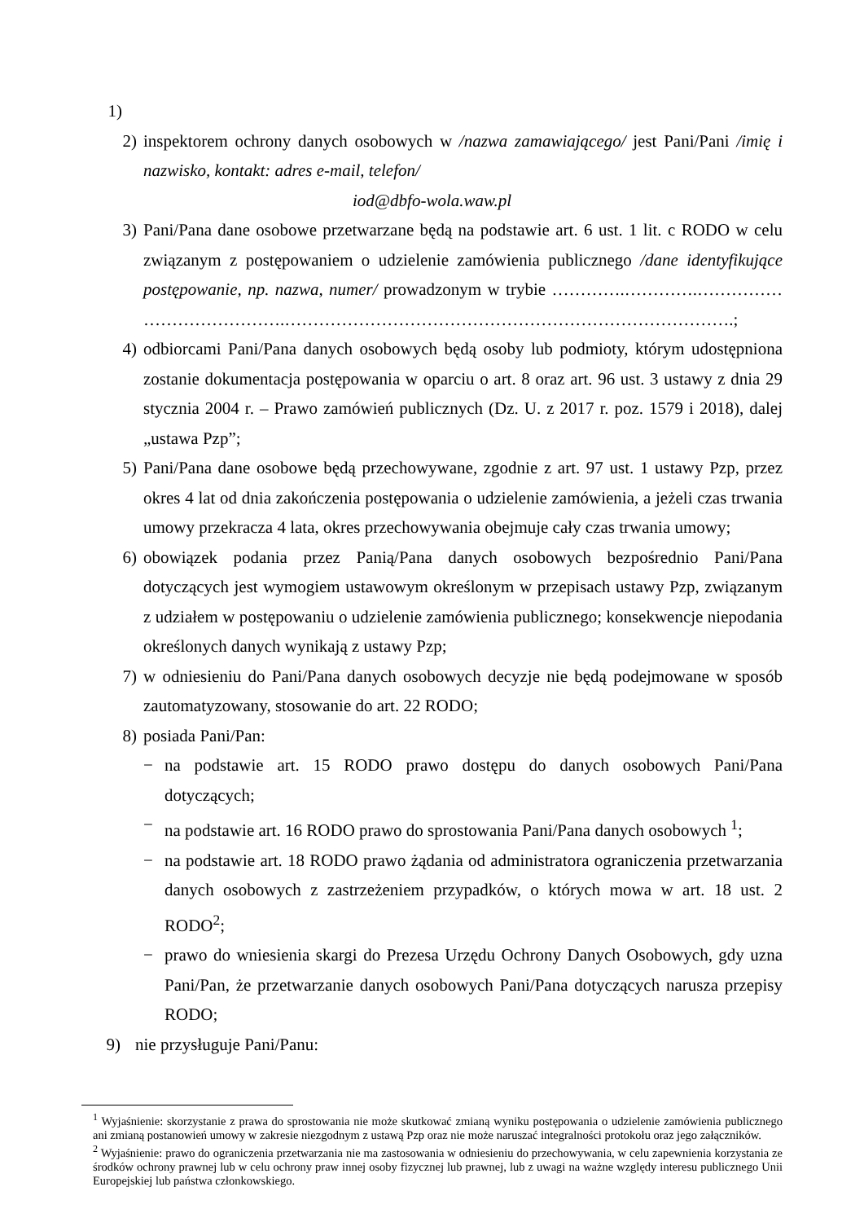1)
2) inspektorem ochrony danych osobowych w /nazwa zamawiającego/ jest Pani/Pani /imię i nazwisko, kontakt: adres e-mail, telefon/
iod@dbfo-wola.waw.pl
3) Pani/Pana dane osobowe przetwarzane będą na podstawie art. 6 ust. 1 lit. c RODO w celu związanym z postępowaniem o udzielenie zamówienia publicznego /dane identyfikujące postępowanie, np. nazwa, numer/ prowadzonym w trybie ………….………….…………… …………………….…………………………………………………………………….;
4) odbiorcami Pani/Pana danych osobowych będą osoby lub podmioty, którym udostępniona zostanie dokumentacja postępowania w oparciu o art. 8 oraz art. 96 ust. 3 ustawy z dnia 29 stycznia 2004 r. – Prawo zamówień publicznych (Dz. U. z 2017 r. poz. 1579 i 2018), dalej „ustawa Pzp”;
5) Pani/Pana dane osobowe będą przechowywane, zgodnie z art. 97 ust. 1 ustawy Pzp, przez okres 4 lat od dnia zakończenia postępowania o udzielenie zamówienia, a jeżeli czas trwania umowy przekracza 4 lata, okres przechowywania obejmuje cały czas trwania umowy;
6) obowiązek podania przez Panią/Pana danych osobowych bezpośrednio Pani/Pana dotyczących jest wymogiem ustawowym określonym w przepisach ustawy Pzp, związanym z udziałem w postępowaniu o udzielenie zamówienia publicznego; konsekwencje niepodania określonych danych wynikają z ustawy Pzp;
7) w odniesieniu do Pani/Pana danych osobowych decyzje nie będą podejmowane w sposób zautomatyzowany, stosowanie do art. 22 RODO;
8) posiada Pani/Pan:
− na podstawie art. 15 RODO prawo dostępu do danych osobowych Pani/Pana dotyczących;
− na podstawie art. 16 RODO prawo do sprostowania Pani/Pana danych osobowych <sup>1</sup>;
− na podstawie art. 18 RODO prawo żądania od administratora ograniczenia przetwarzania danych osobowych z zastrzeżeniem przypadków, o których mowa w art. 18 ust. 2 RODO<sup>2</sup>;
− prawo do wniesienia skargi do Prezesa Urzędu Ochrony Danych Osobowych, gdy uzna Pani/Pan, że przetwarzanie danych osobowych Pani/Pana dotyczących narusza przepisy RODO;
9) nie przysługuje Pani/Panu:
<sup>1</sup> Wyjaśnienie: skorzystanie z prawa do sprostowania nie może skutkować zmianą wyniku postępowania o udzielenie zamówienia publicznego ani zmianą postanowień umowy w zakresie niezgodnym z ustawą Pzp oraz nie może naruszać integralności protokołu oraz jego załączników.
<sup>2</sup> Wyjaśnienie: prawo do ograniczenia przetwarzania nie ma zastosowania w odniesieniu do przechowywania, w celu zapewnienia korzystania ze środków ochrony prawnej lub w celu ochrony praw innej osoby fizycznej lub prawnej, lub z uwagi na ważne względy interesu publicznego Unii Europejskiej lub państwa członkowskiego.